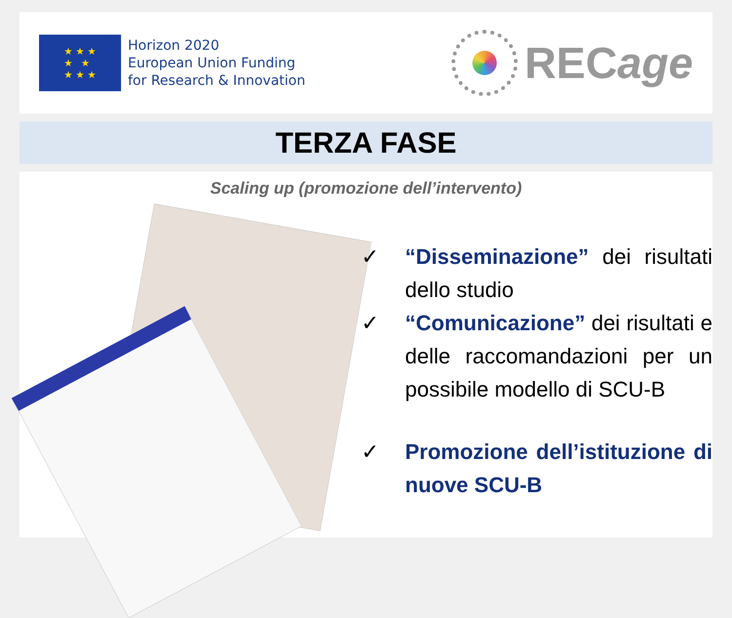★ ★ ★
★ ★
★ ★ ★
Horizon 2020
European Union Funding
for Research & Innovation
RECage
TERZA FASE
Scaling up (promozione dell’intervento)
✓ “Disseminazione” dei risultati dello studio
✓ “Comunicazione” dei risultati e delle raccomandazioni per un possibile modello di SCU-B
✓ Promozione dell’istituzione di nuove SCU-B